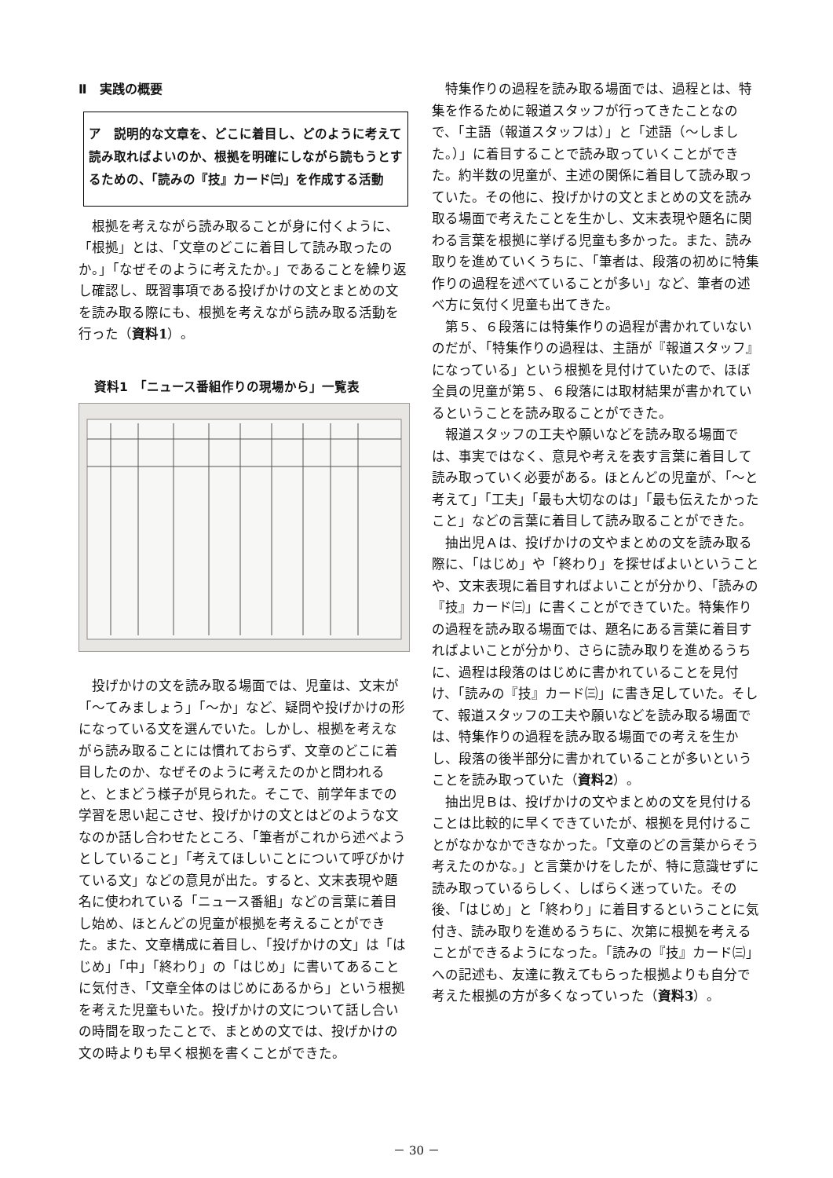Ⅱ　実践の概要
ア　説明的な文章を、どこに着目し、どのように考えて読み取ればよいのか、根拠を明確にしながら読もうとするための、「読みの『技』カード㈢」を作成する活動
根拠を考えながら読み取ることが身に付くように、「根拠」とは、「文章のどこに着目して読み取ったのか。」「なぜそのように考えたか。」であることを繰り返し確認し、既習事項である投げかけの文とまとめの文を読み取る際にも、根拠を考えながら読み取る活動を行った（資料1）。
資料1　「ニュース番組作りの現場から」一覧表
投げかけの文を読み取る場面では、児童は、文末が「～てみましょう」「～か」など、疑問や投げかけの形になっている文を選んでいた。しかし、根拠を考えながら読み取ることには慣れておらず、文章のどこに着目したのか、なぜそのように考えたのかと問われると、とまどう様子が見られた。そこで、前学年までの学習を思い起こさせ、投げかけの文とはどのような文なのか話し合わせたところ、「筆者がこれから述べようとしていること」「考えてほしいことについて呼びかけている文」などの意見が出た。すると、文末表現や題名に使われている「ニュース番組」などの言葉に着目し始め、ほとんどの児童が根拠を考えることができた。また、文章構成に着目し、「投げかけの文」は「はじめ」「中」「終わり」の「はじめ」に書いてあることに気付き、「文章全体のはじめにあるから」という根拠を考えた児童もいた。投げかけの文について話し合いの時間を取ったことで、まとめの文では、投げかけの文の時よりも早く根拠を書くことができた。
特集作りの過程を読み取る場面では、過程とは、特集を作るために報道スタッフが行ってきたことなので、「主語（報道スタッフは）」と「述語（～しました。）」に着目することで読み取っていくことができた。約半数の児童が、主述の関係に着目して読み取っていた。その他に、投げかけの文とまとめの文を読み取る場面で考えたことを生かし、文末表現や題名に関わる言葉を根拠に挙げる児童も多かった。また、読み取りを進めていくうちに、「筆者は、段落の初めに特集作りの過程を述べていることが多い」など、筆者の述べ方に気付く児童も出てきた。
第５、６段落には特集作りの過程が書かれていないのだが、「特集作りの過程は、主語が『報道スタッフ』になっている」という根拠を見付けていたので、ほぼ全員の児童が第５、６段落には取材結果が書かれているということを読み取ることができた。
報道スタッフの工夫や願いなどを読み取る場面では、事実ではなく、意見や考えを表す言葉に着目して読み取っていく必要がある。ほとんどの児童が、「～と考えて」「工夫」「最も大切なのは」「最も伝えたかったこと」などの言葉に着目して読み取ることができた。
抽出児Ａは、投げかけの文やまとめの文を読み取る際に、「はじめ」や「終わり」を探せばよいということや、文末表現に着目すればよいことが分かり、「読みの『技』カード㈢」に書くことができていた。特集作りの過程を読み取る場面では、題名にある言葉に着目すればよいことが分かり、さらに読み取りを進めるうちに、過程は段落のはじめに書かれていることを見付け、「読みの『技』カード㈢」に書き足していた。そして、報道スタッフの工夫や願いなどを読み取る場面では、特集作りの過程を読み取る場面での考えを生かし、段落の後半部分に書かれていることが多いということを読み取っていた（資料2）。
抽出児Ｂは、投げかけの文やまとめの文を見付けることは比較的に早くできていたが、根拠を見付けることがなかなかできなかった。「文章のどの言葉からそう考えたのかな。」と言葉かけをしたが、特に意識せずに読み取っているらしく、しばらく迷っていた。その後、「はじめ」と「終わり」に着目するということに気付き、読み取りを進めるうちに、次第に根拠を考えることができるようになった。「読みの『技』カード㈢」への記述も、友達に教えてもらった根拠よりも自分で考えた根拠の方が多くなっていった（資料3）。
－ 30 －